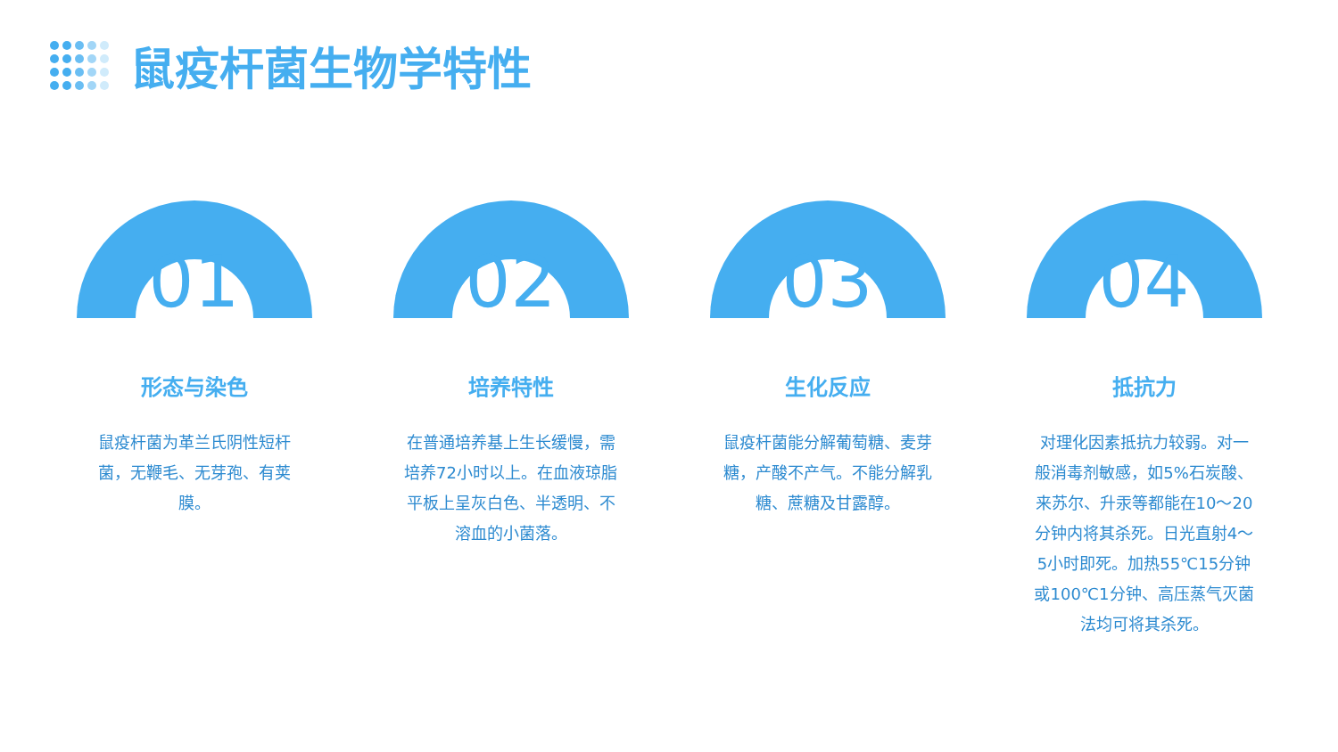鼠疫杆菌生物学特性
01
形态与染色
鼠疫杆菌为革兰氏阴性短杆菌，无鞭毛、无芽孢、有荚膜。
02
培养特性
在普通培养基上生长缓慢，需培养72小时以上。在血液琼脂平板上呈灰白色、半透明、不溶血的小菌落。
03
生化反应
鼠疫杆菌能分解葡萄糖、麦芽糖，产酸不产气。不能分解乳糖、蔗糖及甘露醇。
04
抵抗力
对理化因素抵抗力较弱。对一般消毒剂敏感，如5%石炭酸、来苏尔、升汞等都能在10～20分钟内将其杀死。日光直射4～5小时即死。加热55℃15分钟或100℃1分钟、高压蒸气灭菌法均可将其杀死。